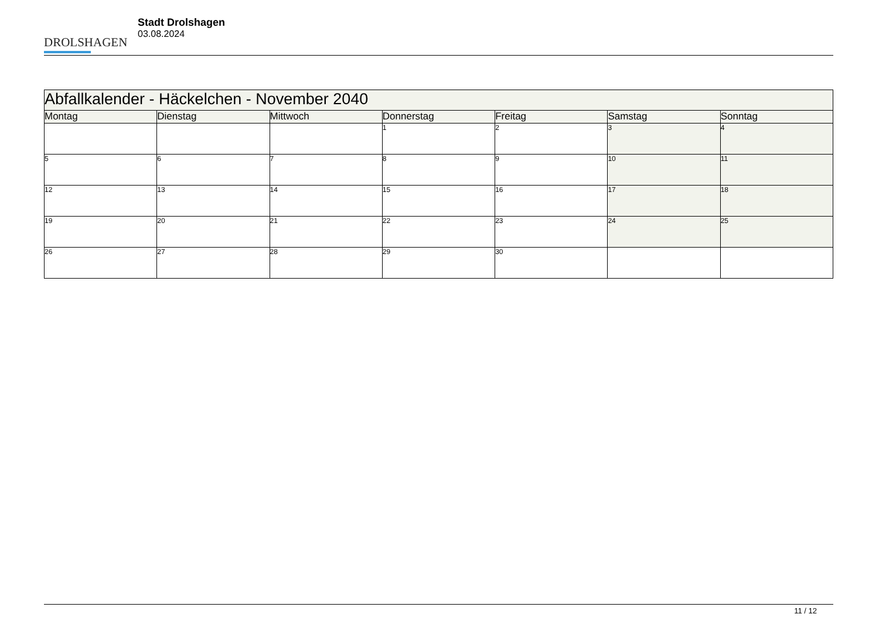DROLSHAGEN
Stadt Drolshagen
03.08.2024
| Abfallkalender - Häckelchen - November 2040 | | | | | | |
| --- | --- | --- | --- | --- | --- | --- |
| Montag | Dienstag | Mittwoch | Donnerstag | Freitag | Samstag | Sonntag |
| | | | 1 | 2 | 3 | 4 |
| 5 | 6 | 7 | 8 | 9 | 10 | 11 |
| 12 | 13 | 14 | 15 | 16 | 17 | 18 |
| 19 | 20 | 21 | 22 | 23 | 24 | 25 |
| 26 | 27 | 28 | 29 | 30 | | |
11 / 12